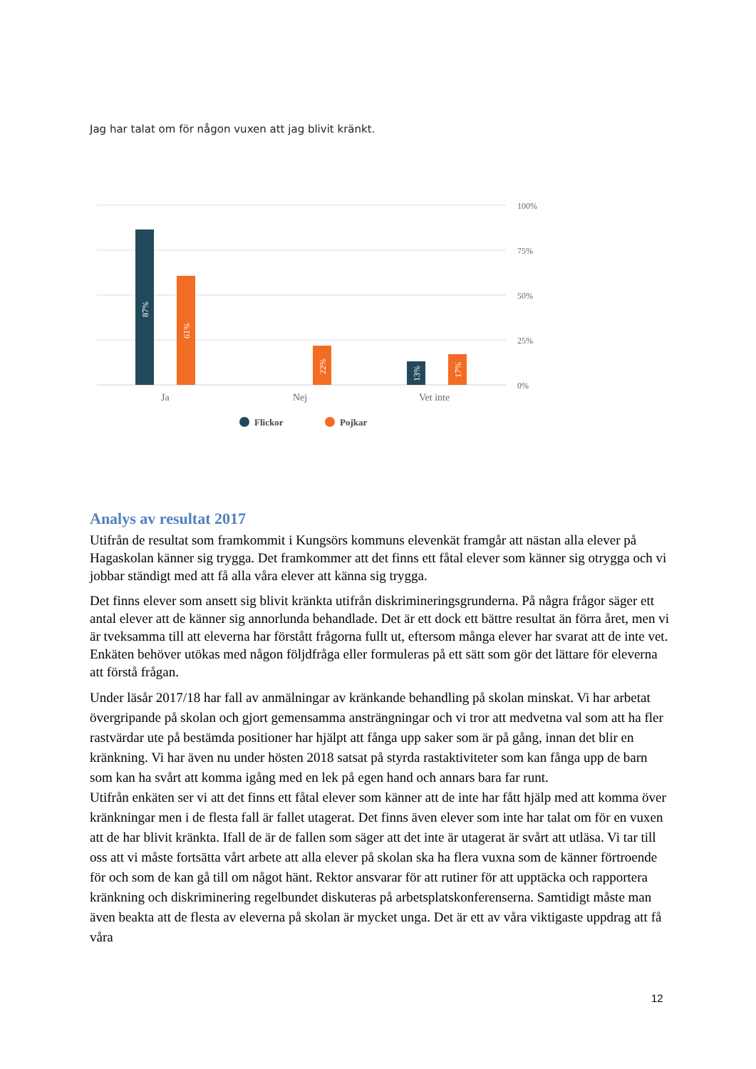Jag har talat om för någon vuxen att jag blivit kränkt.
100%
75%
50%
25%
0%
87%
61%
22%
13%
17%
Ja
Nej
Vet inte
Flickor
Pojkar
Analys av resultat 2017
Utifrån de resultat som framkommit i Kungsörs kommuns elevenkät framgår att nästan alla elever på Hagaskolan känner sig trygga. Det framkommer att det finns ett fåtal elever som känner sig otrygga och vi jobbar ständigt med att få alla våra elever att känna sig trygga.
Det finns elever som ansett sig blivit kränkta utifrån diskrimineringsgrunderna. På några frågor säger ett antal elever att de känner sig annorlunda behandlade. Det är ett dock ett bättre resultat än förra året, men vi är tveksamma till att eleverna har förstått frågorna fullt ut, eftersom många elever har svarat att de inte vet. Enkäten behöver utökas med någon följdfråga eller formuleras på ett sätt som gör det lättare för eleverna att förstå frågan.
Under läsår 2017/18 har fall av anmälningar av kränkande behandling på skolan minskat. Vi har arbetat övergripande på skolan och gjort gemensamma ansträngningar och vi tror att medvetna val som att ha fler rastvärdar ute på bestämda positioner har hjälpt att fånga upp saker som är på gång, innan det blir en kränkning. Vi har även nu under hösten 2018 satsat på styrda rastaktiviteter som kan fånga upp de barn som kan ha svårt att komma igång med en lek på egen hand och annars bara far runt.
Utifrån enkäten ser vi att det finns ett fåtal elever som känner att de inte har fått hjälp med att komma över kränkningar men i de flesta fall är fallet utagerat. Det finns även elever som inte har talat om för en vuxen att de har blivit kränkta. Ifall de är de fallen som säger att det inte är utagerat är svårt att utläsa. Vi tar till oss att vi måste fortsätta vårt arbete att alla elever på skolan ska ha flera vuxna som de känner förtroende för och som de kan gå till om något hänt. Rektor ansvarar för att rutiner för att upptäcka och rapportera kränkning och diskriminering regelbundet diskuteras på arbetsplatskonferenserna. Samtidigt måste man även beakta att de flesta av eleverna på skolan är mycket unga. Det är ett av våra viktigaste uppdrag att få våra
12